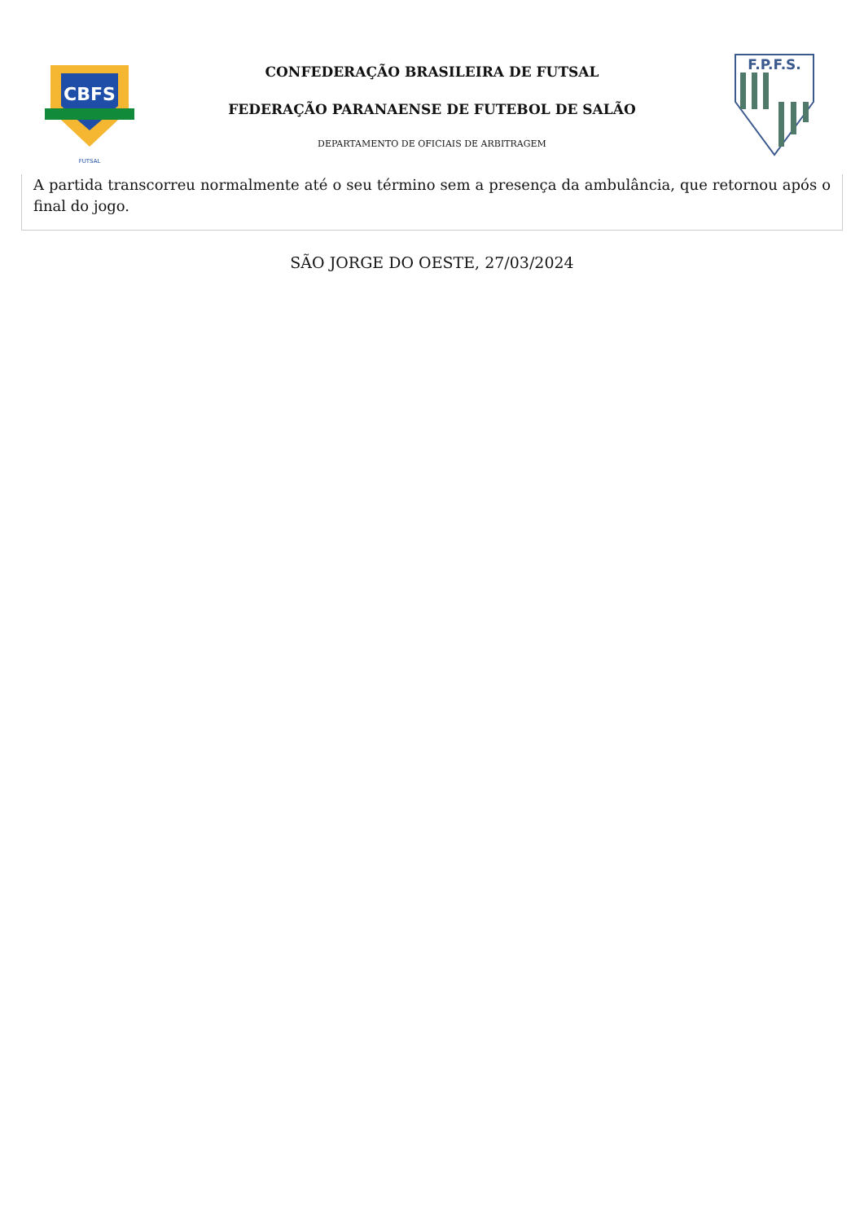CBFS
FUTSAL
CONFEDERAÇÃO BRASILEIRA DE FUTSAL
FEDERAÇÃO PARANAENSE DE FUTEBOL DE SALÃO
DEPARTAMENTO DE OFICIAIS DE ARBITRAGEM
F.P.F.S.
A partida transcorreu normalmente até o seu término sem a presença da ambulância, que retornou após o final do jogo.
SÃO JORGE DO OESTE, 27/03/2024